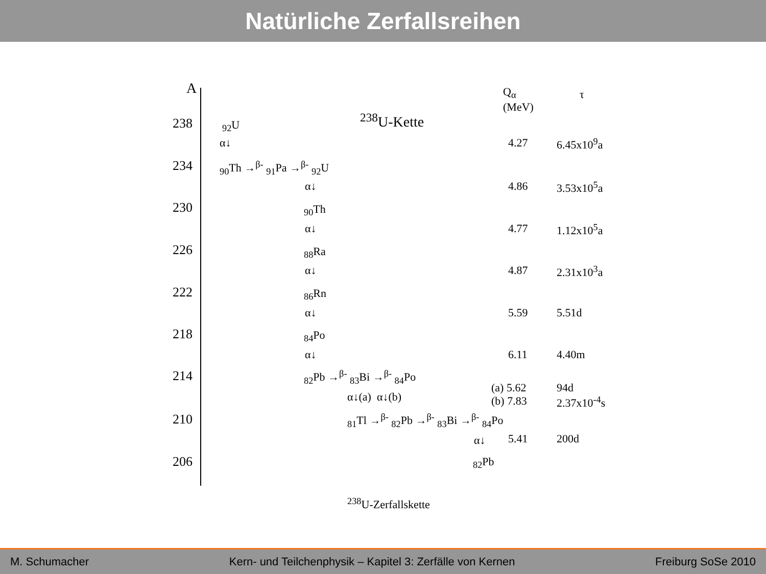Natürliche Zerfallsreihen
A
Q<sub>α</sub>
(MeV)
τ
<sup>238</sup>U-Kette
238 <sub>92</sub>U
α↓ 4.27 6.45x10<sup>9</sup>a
234 <sub>90</sub>Th →<sup>β-</sup> <sub>91</sub>Pa →<sup>β-</sup> <sub>92</sub>U
α↓ 4.86 3.53x10<sup>5</sup>a
230 <sub>90</sub>Th
α↓ 4.77 1.12x10<sup>5</sup>a
226 <sub>88</sub>Ra
α↓ 4.87 2.31x10<sup>3</sup>a
222 <sub>86</sub>Rn
α↓ 5.59 5.51d
218 <sub>84</sub>Po
α↓ 6.11 4.40m
214 <sub>82</sub>Pb →<sup>β-</sup> <sub>83</sub>Bi →<sup>β-</sup> <sub>84</sub>Po
α↓(a) α↓(b)
(a) 5.62
(b) 7.83
94d
2.37x10<sup>-4</sup>s
210 <sub>81</sub>Tl →<sup>β-</sup> <sub>82</sub>Pb →<sup>β-</sup> <sub>83</sub>Bi →<sup>β-</sup> <sub>84</sub>Po
α↓ 5.41 200d
206 <sub>82</sub>Pb
<sup>238</sup>U-Zerfallskette
M. Schumacher Kern- und Teilchenphysik – Kapitel 3: Zerfälle von Kernen Freiburg SoSe 2010